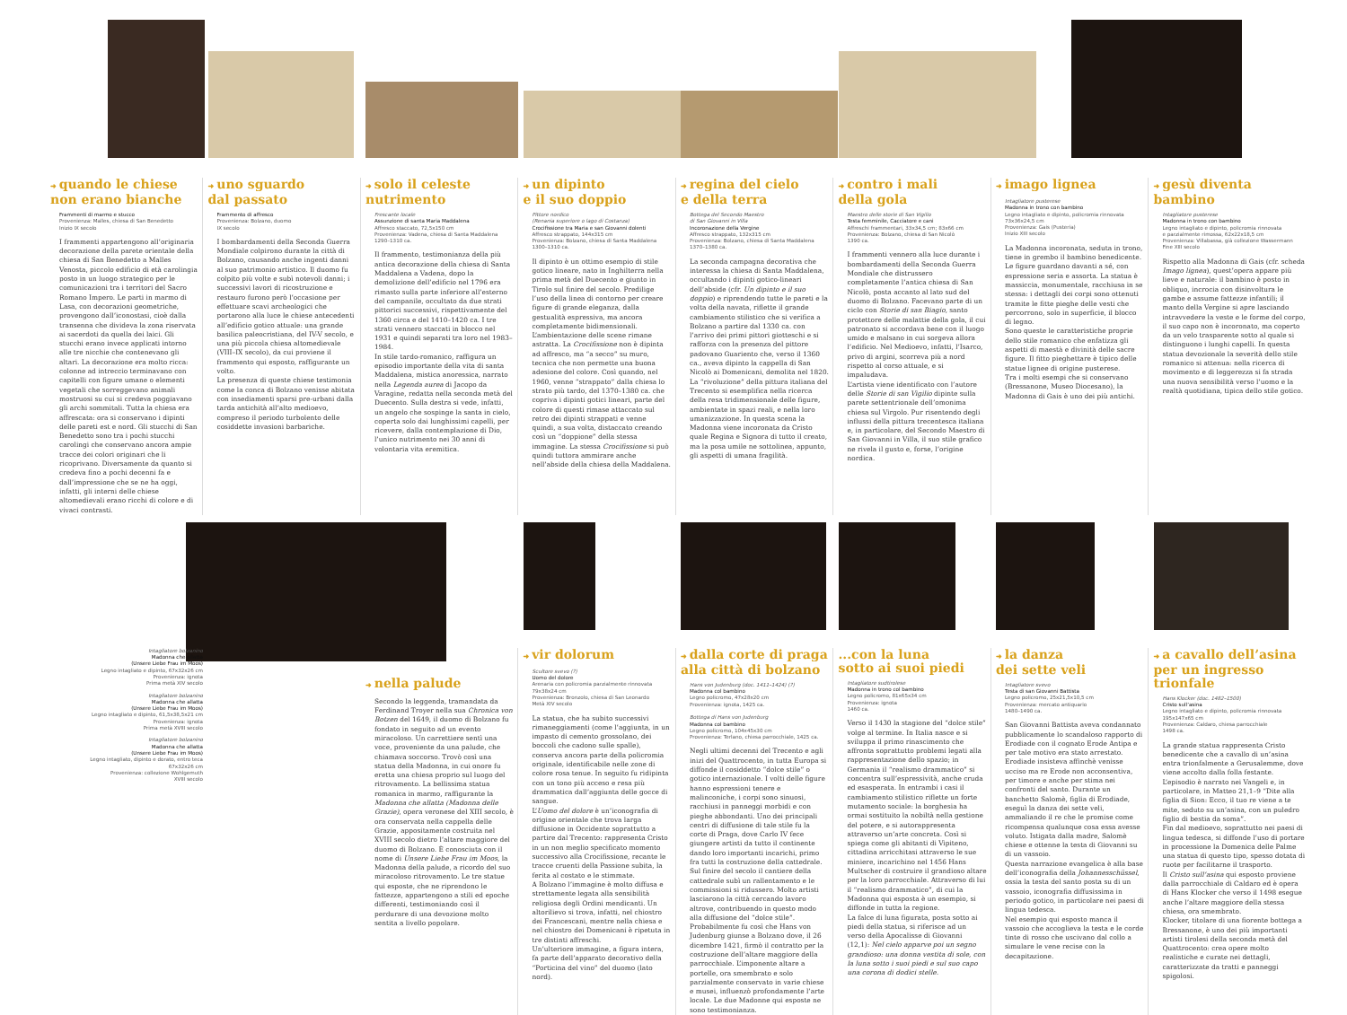➜ quando le chiese
non erano bianche
Frammenti di marmo e stucco
Provenienza: Malles, chiesa di San Benedetto
Inizio IX secolo
I frammenti appartengono all’originaria decorazione della parete orientale della chiesa di San Benedetto a Malles Venosta, piccolo edificio di età carolingia posto in un luogo strategico per le comunicazioni tra i territori del Sacro Romano Impero. Le parti in marmo di Lasa, con decorazioni geometriche, provengono dall’iconostasi, cioè dalla transenna che divideva la zona riservata ai sacerdoti da quella dei laici. Gli stucchi erano invece applicati intorno alle tre nicchie che contenevano gli altari. La decorazione era molto ricca: colonne ad intreccio terminavano con capitelli con figure umane o elementi vegetali che sorreggevano animali mostruosi su cui si credeva poggiavano gli archi sommitali. Tutta la chiesa era affrescata: ora si conservano i dipinti delle pareti est e nord. Gli stucchi di San Benedetto sono tra i pochi stucchi carolingi che conservano ancora ampie tracce dei colori originari che li ricoprivano. Diversamente da quanto si credeva fino a pochi decenni fa e dall’impressione che se ne ha oggi, infatti, gli interni delle chiese altomedievali erano ricchi di colore e di vivaci contrasti.
➜ uno sguardo
dal passato
Frammento di affresco
Provenienza: Bolzano, duomo
IX secolo
I bombardamenti della Seconda Guerra Mondiale colpirono durante la città di Bolzano, causando anche ingenti danni al suo patrimonio artistico. Il duomo fu colpito più volte e subì notevoli danni; i successivi lavori di ricostruzione e restauro furono però l’occasione per effettuare scavi archeologici che portarono alla luce le chiese antecedenti all’edificio gotico attuale: una grande basilica paleocristiana, del IV-V secolo, e una più piccola chiesa altomedievale (VIII–IX secolo), da cui proviene il frammento qui esposto, raffigurante un volto.
La presenza di queste chiese testimonia come la conca di Bolzano venisse abitata con insediamenti sparsi pre-urbani dalla tarda antichità all’alto medioevo, compreso il periodo turbolento delle cosiddette invasioni barbariche.
➜ solo il celeste
nutrimento
Frescante locale
Assunzione di santa Maria Maddalena
Affresco staccato, 72,5x150 cm
Provenienza: Vadena, chiesa di Santa Maddalena
1290–1310 ca.
Il frammento, testimonianza della più antica decorazione della chiesa di Santa Maddalena a Vadena, dopo la demolizione dell’edificio nel 1796 era rimasto sulla parte inferiore all’esterno del campanile, occultato da due strati pittorici successivi, rispettivamente del 1360 circa e del 1410–1420 ca. I tre strati vennero staccati in blocco nel 1931 e quindi separati tra loro nel 1983–1984.
In stile tardo-romanico, raffigura un episodio importante della vita di santa Maddalena, mistica anoressica, narrato nella Legenda aurea di Jacopo da Varagine, redatta nella seconda metà del Duecento. Sulla destra si vede, infatti, un angelo che sospinge la santa in cielo, coperta solo dai lunghissimi capelli, per ricevere, dalla contemplazione di Dio, l’unico nutrimento nei 30 anni di volontaria vita eremitica.
➜ un dipinto
e il suo doppio
Pittore nordico
(Renania superiore o lago di Costanza)
Crocifissione tra Maria e san Giovanni dolenti
Affresco strappato, 144x315 cm
Provenienza: Bolzano, chiesa di Santa Maddalena
1300–1310 ca.
Il dipinto è un ottimo esempio di stile gotico lineare, nato in Inghilterra nella prima metà del Duecento e giunto in Tirolo sul finire del secolo. Predilige l’uso della linea di contorno per creare figure di grande eleganza, dalla gestualità espressiva, ma ancora completamente bidimensionali. L’ambientazione delle scene rimane astratta. La Crocifissione non è dipinta ad affresco, ma “a secco” su muro, tecnica che non permette una buona adesione del colore. Così quando, nel 1960, venne “strappato” dalla chiesa lo strato più tardo, del 1370–1380 ca. che copriva i dipinti gotici lineari, parte del colore di questi rimase attaccato sul retro dei dipinti strappati e venne quindi, a sua volta, distaccato creando così un “doppione” della stessa immagine. La stessa Crocifissione si può quindi tuttora ammirare anche nell’abside della chiesa della Maddalena.
➜ regina del cielo
e della terra
Bottega del Secondo Maestro
di San Giovanni in Villa
Incoronazione della Vergine
Affresco strappato, 132x315 cm
Provenienza: Bolzano, chiesa di Santa Maddalena
1370–1380 ca.
La seconda campagna decorativa che interessa la chiesa di Santa Maddalena, occultando i dipinti gotico-lineari dell’abside (cfr. Un dipinto e il suo doppio) e riprendendo tutte le pareti e la volta della navata, riflette il grande cambiamento stilistico che si verifica a Bolzano a partire dal 1330 ca. con l’arrivo dei primi pittori giotteschi e si rafforza con la presenza del pittore padovano Guariento che, verso il 1360 ca., aveva dipinto la cappella di San Nicolò ai Domenicani, demolita nel 1820. La “rivoluzione” della pittura italiana del Trecento si esemplifica nella ricerca della resa tridimensionale delle figure, ambientate in spazi reali, e nella loro umanizzazione. In questa scena la Madonna viene incoronata da Cristo quale Regina e Signora di tutto il creato, ma la posa umile ne sottolinea, appunto, gli aspetti di umana fragilità.
➜ contro i mali
della gola
Maestro delle storie di San Vigilio
Testa femminile, Cacciatore e cani
Affreschi frammentari, 33x34,5 cm; 83x66 cm
Provenienza: Bolzano, chiesa di San Nicolò
1390 ca.
I frammenti vennero alla luce durante i bombardamenti della Seconda Guerra Mondiale che distrussero completamente l’antica chiesa di San Nicolò, posta accanto al lato sud del duomo di Bolzano. Facevano parte di un ciclo con Storie di san Biagio, santo protettore delle malattie della gola, il cui patronato si accordava bene con il luogo umido e malsano in cui sorgeva allora l’edificio. Nel Medioevo, infatti, l’Isarco, privo di argini, scorreva più a nord rispetto al corso attuale, e si impaludava.
L’artista viene identificato con l’autore delle Storie di san Vigilio dipinte sulla parete settentrionale dell’omonima chiesa sul Virgolo. Pur risentendo degli influssi della pittura trecentesca italiana e, in particolare, del Secondo Maestro di San Giovanni in Villa, il suo stile grafico ne rivela il gusto e, forse, l’origine nordica.
➜ imago lignea
Intagliatore pusterese
Madonna in trono con bambino
Legno intagliato e dipinto, policromia rinnovata
73x36x24,5 cm
Provenienza: Gais (Pusteria)
Inizio XIII secolo
La Madonna incoronata, seduta in trono, tiene in grembo il bambino benedicente. Le figure guardano davanti a sé, con espressione seria e assorta. La statua è massiccia, monumentale, racchiusa in se stessa: i dettagli dei corpi sono ottenuti tramite le fitte pieghe delle vesti che percorrono, solo in superficie, il blocco di legno.
Sono queste le caratteristiche proprie dello stile romanico che enfatizza gli aspetti di maestà e divinità delle sacre figure. Il fitto pieghettare è tipico delle statue lignee di origine pusterese.
Tra i molti esempi che si conservano (Bressanone, Museo Diocesano), la Madonna di Gais è uno dei più antichi.
➜ gesù diventa bambino
Intagliatore pusterese
Madonna in trono con bambino
Legno intagliato e dipinto, policromia rinnovata
e parzialmente rimossa, 62x22x18,5 cm
Provenienza: Villabassa, già collezione Wassermann
Fine XIII secolo
Rispetto alla Madonna di Gais (cfr. scheda Imago lignea), quest’opera appare più lieve e naturale: il bambino è posto in obliquo, incrocia con disinvoltura le gambe e assume fattezze infantili; il manto della Vergine si apre lasciando intravvedere la veste e le forme del corpo, il suo capo non è incoronato, ma coperto da un velo trasparente sotto al quale si distinguono i lunghi capelli. In questa statua devozionale la severità dello stile romanico si attenua: nella ricerca di movimento e di leggerezza si fa strada una nuova sensibilità verso l’uomo e la realtà quotidiana, tipica dello stile gotico.
Intagliatore bolzanino
Madonna che allatta
(Unsere Liebe Frau im Moos)
Legno intagliato e dipinto, 67x32x26 cm
Provenienza: ignota
Prima metà XIV secolo
Intagliatore bolzanino
Madonna che allatta
(Unsere Liebe Frau im Moos)
Legno intagliato e dipinto, 61,5x38,5x21 cm
Provenienza: ignota
Prima metà XVIII secolo
Intagliatore bolzanino
Madonna che allatta
(Unsere Liebe Frau im Moos)
Legno intagliato, dipinto e dorato, entro teca
67x32x26 cm
Provenienza: collezione Wohlgemuth
XVIII secolo
➜ nella palude
Secondo la leggenda, tramandata da Ferdinand Troyer nella sua Chronica von Botzen del 1649, il duomo di Bolzano fu fondato in seguito ad un evento miracoloso. Un carrettiere sentì una voce, proveniente da una palude, che chiamava soccorso. Trovò così una statua della Madonna, in cui onore fu eretta una chiesa proprio sul luogo del ritrovamento. La bellissima statua romanica in marmo, raffigurante la Madonna che allatta (Madonna delle Grazie), opera veronese del XIII secolo, è ora conservata nella cappella delle Grazie, appositamente costruita nel XVIII secolo dietro l’altare maggiore del duomo di Bolzano. È conosciuta con il nome di Unsere Liebe Frau im Moos, la Madonna della palude, a ricordo del suo miracoloso ritrovamento. Le tre statue qui esposte, che ne riprendono le fattezze, appartengono a stili ed epoche differenti, testimoniando così il perdurare di una devozione molto sentita a livello popolare.
➜ vir dolorum
Scultore svevo (?)
Uomo del dolore
Arenaria con policromia parzialmente rinnovata
79x38x24 cm
Provenienza: Bronzolo, chiesa di San Leonardo
Metà XIV secolo
La statua, che ha subito successivi rimaneggiamenti (come l’aggiunta, in un impasto di cemento grossolano, dei boccoli che cadono sulle spalle), conserva ancora parte della policromia originale, identificabile nelle zone di colore rosa tenue. In seguito fu ridipinta con un tono più acceso e resa più drammatica dall’aggiunta delle gocce di sangue.
L’Uomo del dolore è un’iconografia di origine orientale che trova larga diffusione in Occidente soprattutto a partire dal Trecento: rappresenta Cristo in un non meglio specificato momento successivo alla Crocifissione, recante le tracce cruenti della Passione subita, la ferita al costato e le stimmate.
A Bolzano l’immagine è molto diffusa e strettamente legata alla sensibilità religiosa degli Ordini mendicanti. Un altorilievo si trova, infatti, nel chiostro dei Francescani, mentre nella chiesa e nel chiostro dei Domenicani è ripetuta in tre distinti affreschi.
Un’ulteriore immagine, a figura intera, fa parte dell’apparato decorativo della “Porticina del vino” del duomo (lato nord).
➜ dalla corte di praga
alla città di bolzano
Hans von Judenburg (doc. 1411–1424) (?)
Madonna col bambino
Legno policromo, 47x28x20 cm
Provenienza: ignota, 1425 ca.
Bottega di Hans von Judenburg
Madonna col bambino
Legno policromo, 104x45x30 cm
Provenienza: Terlano, chiesa parrocchiale, 1425 ca.
Negli ultimi decenni del Trecento e agli inizi del Quattrocento, in tutta Europa si diffonde il cosiddetto “dolce stile” o gotico internazionale. I volti delle figure hanno espressioni tenere e malinconiche, i corpi sono sinuosi, racchiusi in panneggi morbidi e con pieghe abbondanti. Uno dei principali centri di diffusione di tale stile fu la corte di Praga, dove Carlo IV fece giungere artisti da tutto il continente dando loro importanti incarichi, primo fra tutti la costruzione della cattedrale. Sul finire del secolo il cantiere della cattedrale subì un rallentamento e le commissioni si ridussero. Molto artisti lasciarono la città cercando lavoro altrove, contribuendo in questo modo alla diffusione del “dolce stile”. Probabilmente fu così che Hans von Judenburg giunse a Bolzano dove, il 26 dicembre 1421, firmò il contratto per la costruzione dell’altare maggiore della parrocchiale. L’imponente altare a portelle, ora smembrato e solo parzialmente conservato in varie chiese e musei, influenzò profondamente l’arte locale. Le due Madonne qui esposte ne sono testimonianza.
...con la luna
sotto ai suoi piedi
Intagliatore sudtirolese
Madonna in trono col bambino
Legno policromo, 81x65x34 cm
Provenienza: ignota
1460 ca.
Verso il 1430 la stagione del “dolce stile” volge al termine. In Italia nasce e si sviluppa il primo rinascimento che affronta soprattutto problemi legati alla rappresentazione dello spazio; in Germania il “realismo drammatico” si concentra sull’espressività, anche cruda ed esasperata. In entrambi i casi il cambiamento stilistico riflette un forte mutamento sociale: la borghesia ha ormai sostituito la nobiltà nella gestione del potere, e si autorappresenta attraverso un’arte concreta. Così si spiega come gli abitanti di Vipiteno, cittadina arricchitasi attraverso le sue miniere, incarichino nel 1456 Hans Multscher di costruire il grandioso altare per la loro parrocchiale. Attraverso di lui il “realismo drammatico”, di cui la Madonna qui esposta è un esempio, si diffonde in tutta la regione.
La falce di luna figurata, posta sotto ai piedi della statua, si riferisce ad un verso della Apocalisse di Giovanni (12,1): Nel cielo apparve poi un segno grandioso: una donna vestita di sole, con la luna sotto i suoi piedi e sul suo capo una corona di dodici stelle.
➜ la danza
dei sette veli
Intagliatore svevo
Testa di san Giovanni Battista
Legno policromo, 25x21,5x10,5 cm
Provenienza: mercato antiquario
1480–1490 ca.
San Giovanni Battista aveva condannato pubblicamente lo scandaloso rapporto di Erodiade con il cognato Erode Antipa e per tale motivo era stato arrestato. Erodiade insisteva affinchè venisse ucciso ma re Erode non acconsentiva, per timore e anche per stima nei confronti del santo. Durante un banchetto Salomè, figlia di Erodiade, eseguì la danza dei sette veli, ammaliando il re che le promise come ricompensa qualunque cosa essa avesse voluto. Istigata dalla madre, Salomè chiese e ottenne la testa di Giovanni su di un vassoio.
Questa narrazione evangelica è alla base dell’iconografia della Johannesschüssel, ossia la testa del santo posta su di un vassoio, iconografia diffusissima in periodo gotico, in particolare nei paesi di lingua tedesca.
Nel esempio qui esposto manca il vassoio che accoglieva la testa e le corde tinte di rosso che uscivano dal collo a simulare le vene recise con la decapitazione.
➜ a cavallo dell’asina
per un ingresso trionfale
Hans Klocker (doc. 1482–1500)
Cristo sull’asina
Legno intagliato e dipinto, policromia rinnovata
195x147x65 cm
Provenienza: Caldaro, chiesa parrocchiale
1498 ca.
La grande statua rappresenta Cristo benedicente che a cavallo di un’asina entra trionfalmente a Gerusalemme, dove viene accolto dalla folla festante. L’episodio è narrato nei Vangeli e, in particolare, in Matteo 21,1–9 “Dite alla figlia di Sion: Ecco, il tuo re viene a te mite, seduto su un’asina, con un puledro figlio di bestia da soma”.
Fin dal medioevo, soprattutto nei paesi di lingua tedesca, si diffonde l’uso di portare in processione la Domenica delle Palme una statua di questo tipo, spesso dotata di ruote per facilitarne il trasporto.
Il Cristo sull’asina qui esposto proviene dalla parrocchiale di Caldaro ed è opera di Hans Klocker che verso il 1498 esegue anche l’altare maggiore della stessa chiesa, ora smembrato.
Klocker, titolare di una fiorente bottega a Bressanone, è uno dei più importanti artisti tirolesi della seconda metà del Quattrocento: crea opere molto realistiche e curate nei dettagli, caratterizzate da tratti e panneggi spigolosi.